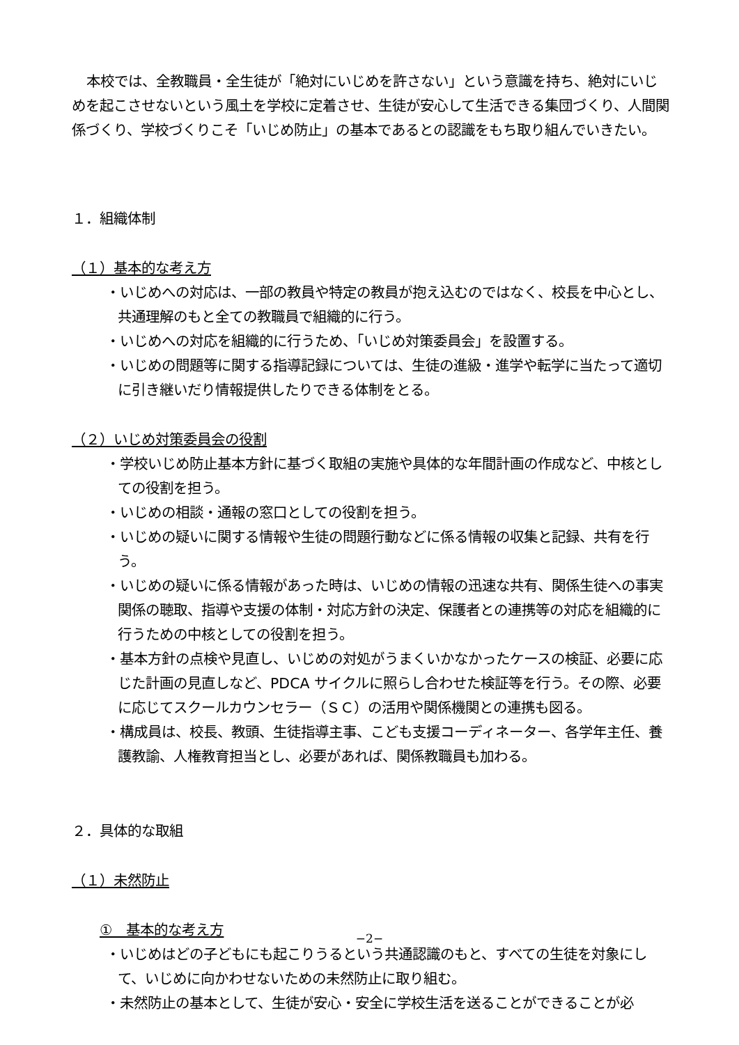本校では、全教職員・全生徒が「絶対にいじめを許さない」という意識を持ち、絶対にいじめを起こさせないという風土を学校に定着させ、生徒が安心して生活できる集団づくり、人間関係づくり、学校づくりこそ「いじめ防止」の基本であるとの認識をもち取り組んでいきたい。
１．組織体制
（１）基本的な考え方
・いじめへの対応は、一部の教員や特定の教員が抱え込むのではなく、校長を中心とし、共通理解のもと全ての教職員で組織的に行う。
・いじめへの対応を組織的に行うため、「いじめ対策委員会」を設置する。
・いじめの問題等に関する指導記録については、生徒の進級・進学や転学に当たって適切に引き継いだり情報提供したりできる体制をとる。
（２）いじめ対策委員会の役割
・学校いじめ防止基本方針に基づく取組の実施や具体的な年間計画の作成など、中核としての役割を担う。
・いじめの相談・通報の窓口としての役割を担う。
・いじめの疑いに関する情報や生徒の問題行動などに係る情報の収集と記録、共有を行う。
・いじめの疑いに係る情報があった時は、いじめの情報の迅速な共有、関係生徒への事実関係の聴取、指導や支援の体制・対応方針の決定、保護者との連携等の対応を組織的に行うための中核としての役割を担う。
・基本方針の点検や見直し、いじめの対処がうまくいかなかったケースの検証、必要に応じた計画の見直しなど、PDCA サイクルに照らし合わせた検証等を行う。その際、必要に応じてスクールカウンセラー（ＳＣ）の活用や関係機関との連携も図る。
・構成員は、校長、教頭、生徒指導主事、こども支援コーディネーター、各学年主任、養護教諭、人権教育担当とし、必要があれば、関係教職員も加わる。
２．具体的な取組
（１）未然防止
①　基本的な考え方
・いじめはどの子どもにも起こりうるという共通認識のもと、すべての生徒を対象にして、いじめに向かわせないための未然防止に取り組む。
・未然防止の基本として、生徒が安心・安全に学校生活を送ることができることが必
−2−